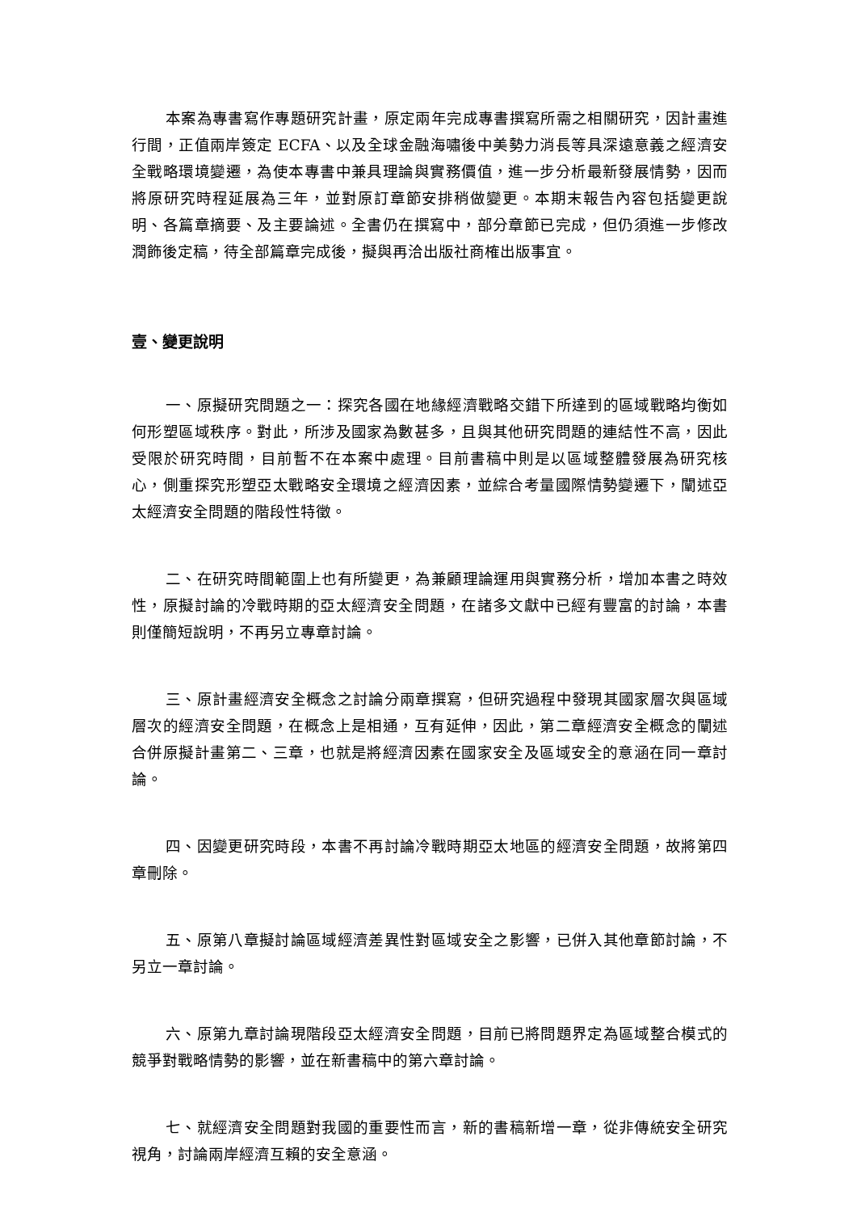本案為專書寫作專題研究計畫，原定兩年完成專書撰寫所需之相關研究，因計畫進行間，正值兩岸簽定 ECFA、以及全球金融海嘯後中美勢力消長等具深遠意義之經濟安全戰略環境變遷，為使本專書中兼具理論與實務價值，進一步分析最新發展情勢，因而將原研究時程延展為三年，並對原訂章節安排稍做變更。本期末報告內容包括變更說明、各篇章摘要、及主要論述。全書仍在撰寫中，部分章節已完成，但仍須進一步修改潤飾後定稿，待全部篇章完成後，擬與再洽出版社商榷出版事宜。
壹、變更說明
一、原擬研究問題之一：探究各國在地緣經濟戰略交錯下所達到的區域戰略均衡如何形塑區域秩序。對此，所涉及國家為數甚多，且與其他研究問題的連結性不高，因此受限於研究時間，目前暫不在本案中處理。目前書稿中則是以區域整體發展為研究核心，側重探究形塑亞太戰略安全環境之經濟因素，並綜合考量國際情勢變遷下，闡述亞太經濟安全問題的階段性特徵。
二、在研究時間範圍上也有所變更，為兼顧理論運用與實務分析，增加本書之時效性，原擬討論的冷戰時期的亞太經濟安全問題，在諸多文獻中已經有豐富的討論，本書則僅簡短說明，不再另立專章討論。
三、原計畫經濟安全概念之討論分兩章撰寫，但研究過程中發現其國家層次與區域層次的經濟安全問題，在概念上是相通，互有延伸，因此，第二章經濟安全概念的闡述合併原擬計畫第二、三章，也就是將經濟因素在國家安全及區域安全的意涵在同一章討論。
四、因變更研究時段，本書不再討論冷戰時期亞太地區的經濟安全問題，故將第四章刪除。
五、原第八章擬討論區域經濟差異性對區域安全之影響，已併入其他章節討論，不另立一章討論。
六、原第九章討論現階段亞太經濟安全問題，目前已將問題界定為區域整合模式的競爭對戰略情勢的影響，並在新書稿中的第六章討論。
七、就經濟安全問題對我國的重要性而言，新的書稿新增一章，從非傳統安全研究視角，討論兩岸經濟互賴的安全意涵。